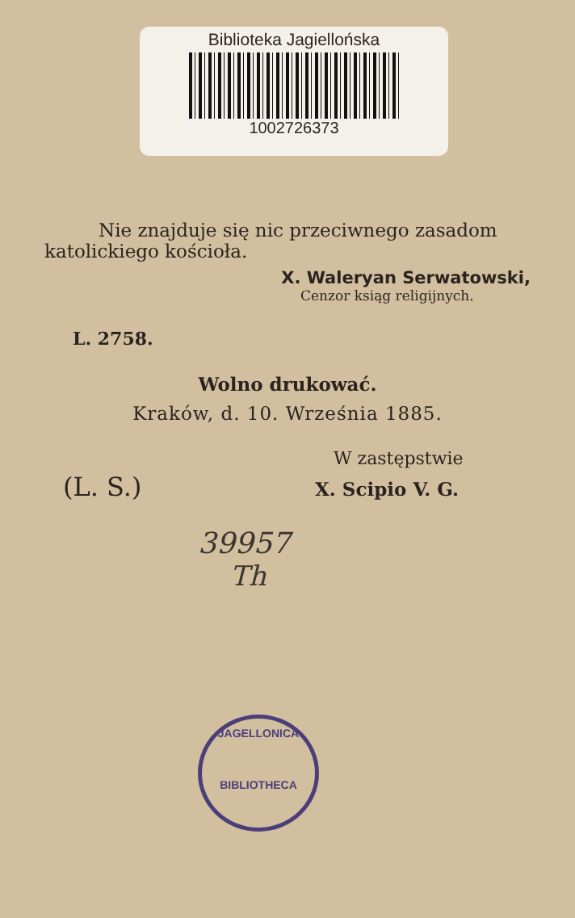Biblioteka Jagiellońska
1002726373
Nie znajduje się nic przeciwnego zasadom
katolickiego kościoła.
X. Waleryan Serwatowski,
Cenzor ksiąg religijnych.
L. 2758.
Wolno drukować.
Kraków, d. 10. Września 1885.
W zastępstwie
(L. S.) X. Scipio V. G.
39957
Th
JAGELLONICA
BIBLIOTHECA